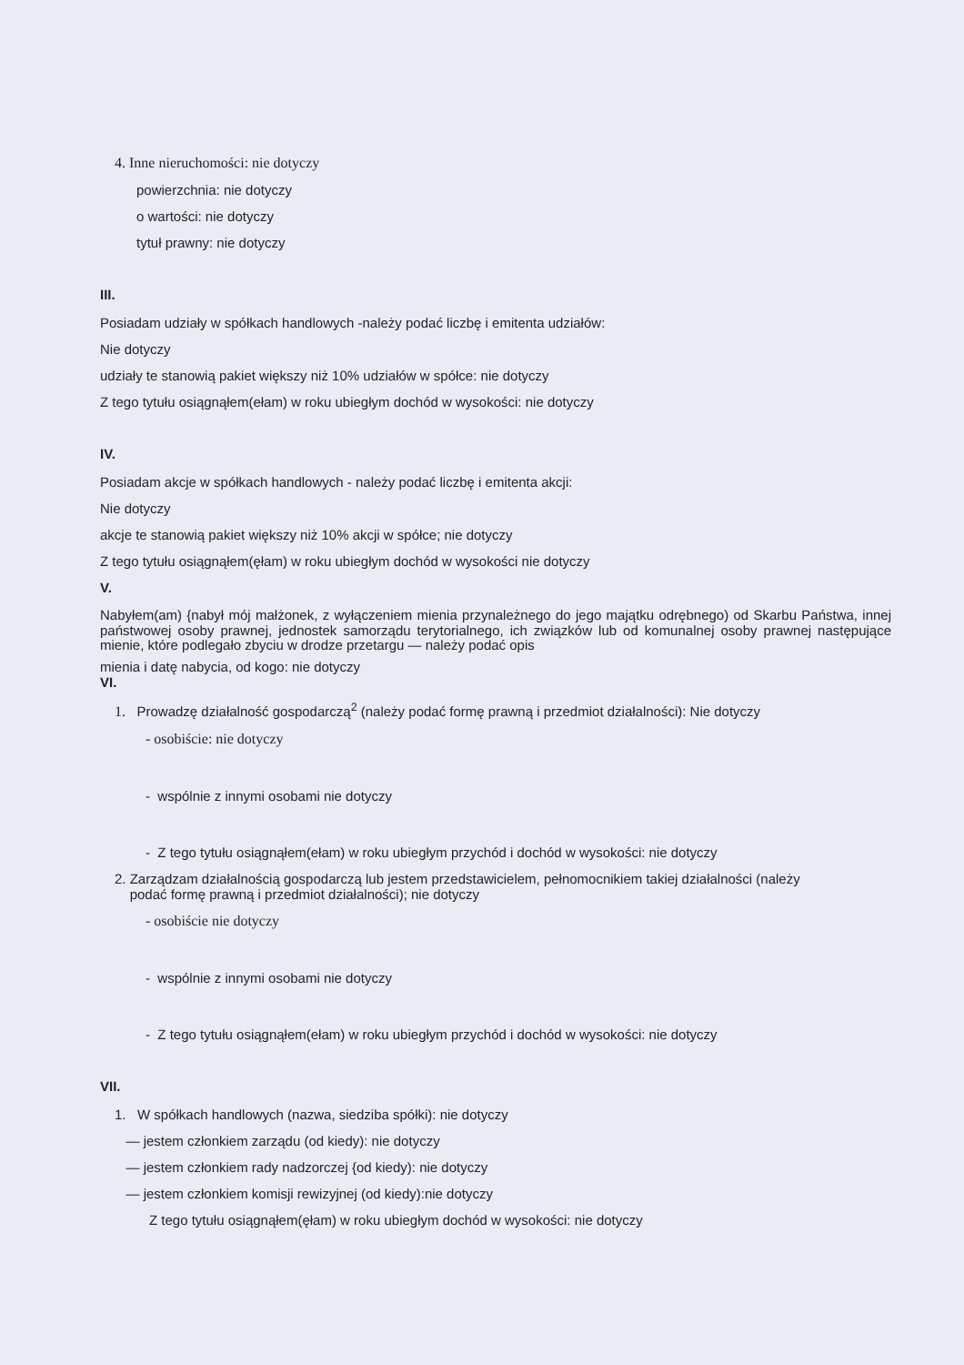4. Inne nieruchomości: nie dotyczy
powierzchnia: nie dotyczy
o wartości: nie dotyczy
tytuł prawny: nie dotyczy
III.
Posiadam udziały w spółkach handlowych -należy podać liczbę i emitenta udziałów:
Nie dotyczy
udziały te stanowią pakiet większy niż 10% udziałów w spółce: nie dotyczy
Z tego tytułu osiągnąłem(ełam) w roku ubiegłym dochód w wysokości: nie dotyczy
IV.
Posiadam akcje w spółkach handlowych - należy podać liczbę i emitenta akcji:
Nie dotyczy
akcje te stanowią pakiet większy niż 10% akcji w spółce; nie dotyczy
Z tego tytułu osiągnąłem(ęłam) w roku ubiegłym dochód w wysokości nie dotyczy
V.
Nabyłem(am) {nabył mój małżonek, z wyłączeniem mienia przynależnego do jego majątku odrębnego) od Skarbu Państwa, innej państwowej osoby prawnej, jednostek samorządu terytorialnego, ich związków lub od komunalnej osoby prawnej następujące mienie, które podlegało zbyciu w drodze przetargu — należy podać opis
mienia i datę nabycia, od kogo: nie dotyczy
VI.
1. Prowadzę działalność gospodarczą<sup>2</sup> (należy podać formę prawną i przedmiot działalności): Nie dotyczy
- osobiście: nie dotyczy
- wspólnie z innymi osobami nie dotyczy
- Z tego tytułu osiągnąłem(ełam) w roku ubiegłym przychód i dochód w wysokości: nie dotyczy
2. Zarządzam działalnością gospodarczą lub jestem przedstawicielem, pełnomocnikiem takiej działalności (należy
podać formę prawną i przedmiot działalności); nie dotyczy
- osobiście nie dotyczy
- wspólnie z innymi osobami nie dotyczy
- Z tego tytułu osiągnąłem(ełam) w roku ubiegłym przychód i dochód w wysokości: nie dotyczy
VII.
1. W spółkach handlowych (nazwa, siedziba spółki): nie dotyczy
— jestem członkiem zarządu (od kiedy): nie dotyczy
— jestem członkiem rady nadzorczej {od kiedy): nie dotyczy
— jestem członkiem komisji rewizyjnej (od kiedy):nie dotyczy
Z tego tytułu osiągnąłem(ęłam) w roku ubiegłym dochód w wysokości: nie dotyczy